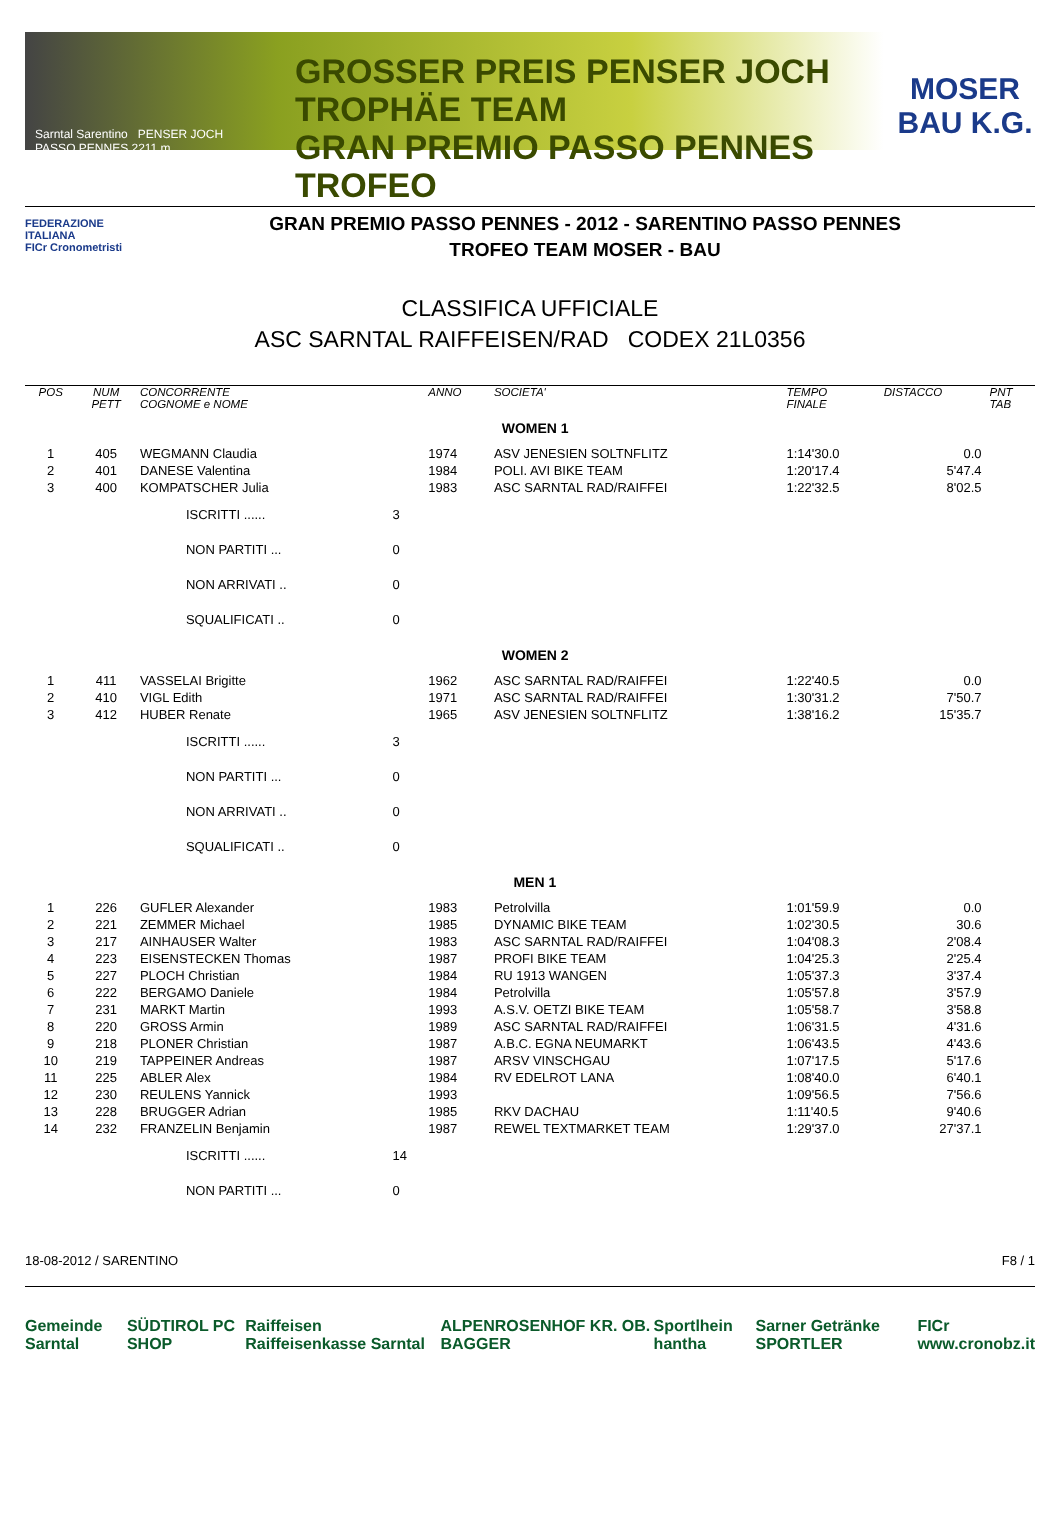Sarntal Sarentino PENSER JOCH PASSO PENNES 2211 m
GROSSER PREIS PENSER JOCH TROPHÄE TEAM
GRAN PREMIO PASSO PENNES TROFEO
MOSER
BAU K.G.
FEDERAZIONE ITALIANA
FICr Cronometristi
GRAN PREMIO PASSO PENNES - 2012 - SARENTINO PASSO PENNES
TROFEO TEAM MOSER - BAU
CLASSIFICA UFFICIALE
ASC SARNTAL RAIFFEISEN/RAD CODEX 21L0356
| POS | NUM PETT | CONCORRENTE COGNOME e NOME | | ANNO | SOCIETA' | TEMPO FINALE | DISTACCO | PNT TAB |
| --- | --- | --- | --- | --- | --- | --- | --- | --- |
| | | | | | WOMEN 1 | | | |
| 1 | 405 | WEGMANN Claudia | | 1974 | ASV JENESIEN SOLTNFLITZ | 1:14'30.0 | 0.0 | |
| 2 | 401 | DANESE Valentina | | 1984 | POLI. AVI BIKE TEAM | 1:20'17.4 | 5'47.4 | |
| 3 | 400 | KOMPATSCHER Julia | | 1983 | ASC SARNTAL RAD/RAIFFEI | 1:22'32.5 | 8'02.5 | |
| | | ISCRITTI ...... | 3 | | | | | |
| | | NON PARTITI ... | 0 | | | | | |
| | | NON ARRIVATI .. | 0 | | | | | |
| | | SQUALIFICATI .. | 0 | | | | | |
| | | | | | WOMEN 2 | | | |
| 1 | 411 | VASSELAI Brigitte | | 1962 | ASC SARNTAL RAD/RAIFFEI | 1:22'40.5 | 0.0 | |
| 2 | 410 | VIGL Edith | | 1971 | ASC SARNTAL RAD/RAIFFEI | 1:30'31.2 | 7'50.7 | |
| 3 | 412 | HUBER Renate | | 1965 | ASV JENESIEN SOLTNFLITZ | 1:38'16.2 | 15'35.7 | |
| | | ISCRITTI ...... | 3 | | | | | |
| | | NON PARTITI ... | 0 | | | | | |
| | | NON ARRIVATI .. | 0 | | | | | |
| | | SQUALIFICATI .. | 0 | | | | | |
| | | | | | MEN 1 | | | |
| 1 | 226 | GUFLER Alexander | | 1983 | Petrolvilla | 1:01'59.9 | 0.0 | |
| 2 | 221 | ZEMMER Michael | | 1985 | DYNAMIC BIKE TEAM | 1:02'30.5 | 30.6 | |
| 3 | 217 | AINHAUSER Walter | | 1983 | ASC SARNTAL RAD/RAIFFEI | 1:04'08.3 | 2'08.4 | |
| 4 | 223 | EISENSTECKEN Thomas | | 1987 | PROFI BIKE TEAM | 1:04'25.3 | 2'25.4 | |
| 5 | 227 | PLOCH Christian | | 1984 | RU 1913 WANGEN | 1:05'37.3 | 3'37.4 | |
| 6 | 222 | BERGAMO Daniele | | 1984 | Petrolvilla | 1:05'57.8 | 3'57.9 | |
| 7 | 231 | MARKT Martin | | 1993 | A.S.V. OETZI BIKE TEAM | 1:05'58.7 | 3'58.8 | |
| 8 | 220 | GROSS Armin | | 1989 | ASC SARNTAL RAD/RAIFFEI | 1:06'31.5 | 4'31.6 | |
| 9 | 218 | PLONER Christian | | 1987 | A.B.C. EGNA NEUMARKT | 1:06'43.5 | 4'43.6 | |
| 10 | 219 | TAPPEINER Andreas | | 1987 | ARSV VINSCHGAU | 1:07'17.5 | 5'17.6 | |
| 11 | 225 | ABLER Alex | | 1984 | RV EDELROT LANA | 1:08'40.0 | 6'40.1 | |
| 12 | 230 | REULENS Yannick | | 1993 | | 1:09'56.5 | 7'56.6 | |
| 13 | 228 | BRUGGER Adrian | | 1985 | RKV DACHAU | 1:11'40.5 | 9'40.6 | |
| 14 | 232 | FRANZELIN Benjamin | | 1987 | REWEL TEXTMARKET TEAM | 1:29'37.0 | 27'37.1 | |
| | | ISCRITTI ...... | 14 | | | | | |
| | | NON PARTITI ... | 0 | | | | | |
18-08-2012 / SARENTINO F8 / 1
Gemeinde Sarntal SÜDTIROL PC SHOP Raiffeisen Raiffeisenkasse Sarntal ALPENROSENHOF KR. OB. BAGGER Sportlhein hantha Sarner Getränke SPORTLER FICr www.cronobz.it